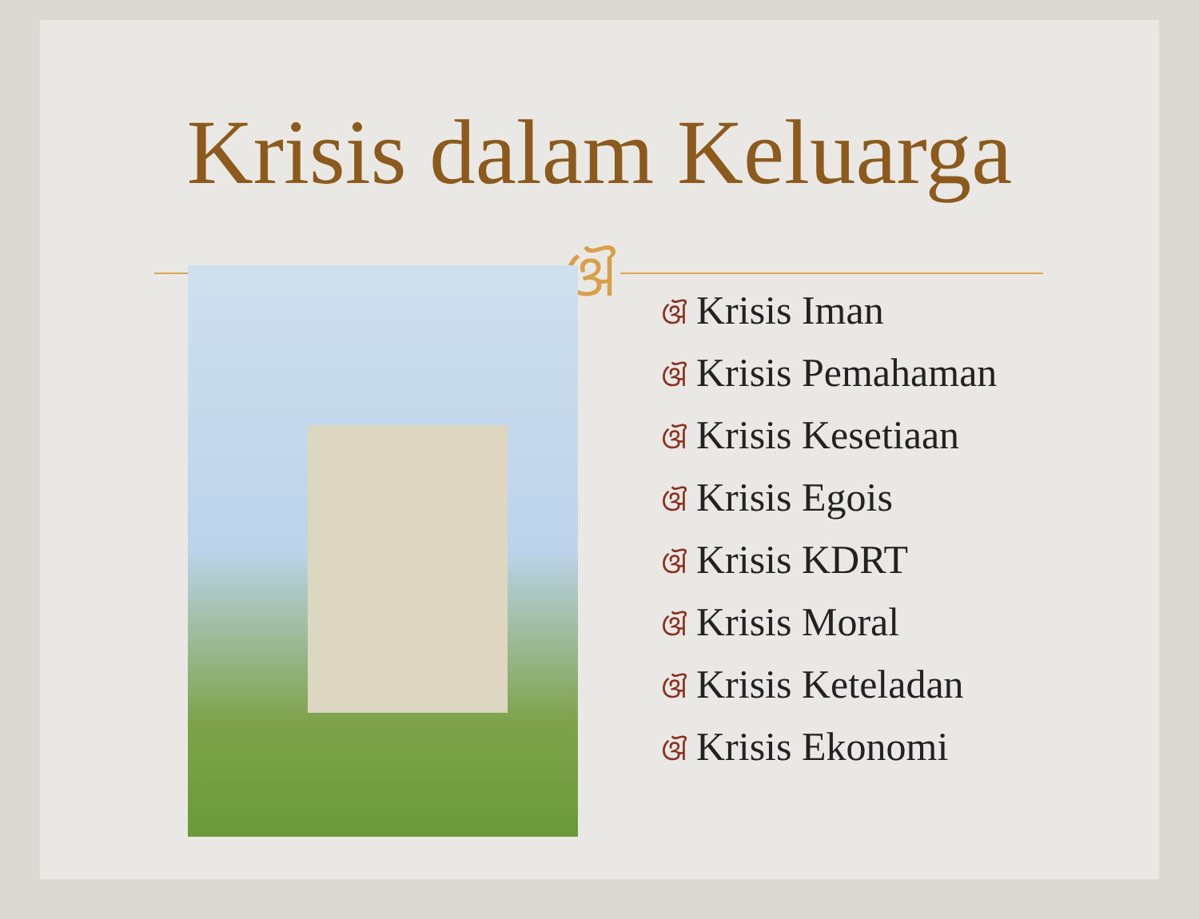Krisis dalam Keluarga
ଔ
ଔ Krisis Iman
ଔ Krisis Pemahaman
ଔ Krisis Kesetiaan
ଔ Krisis Egois
ଔ Krisis KDRT
ଔ Krisis Moral
ଔ Krisis Keteladan
ଔ Krisis Ekonomi